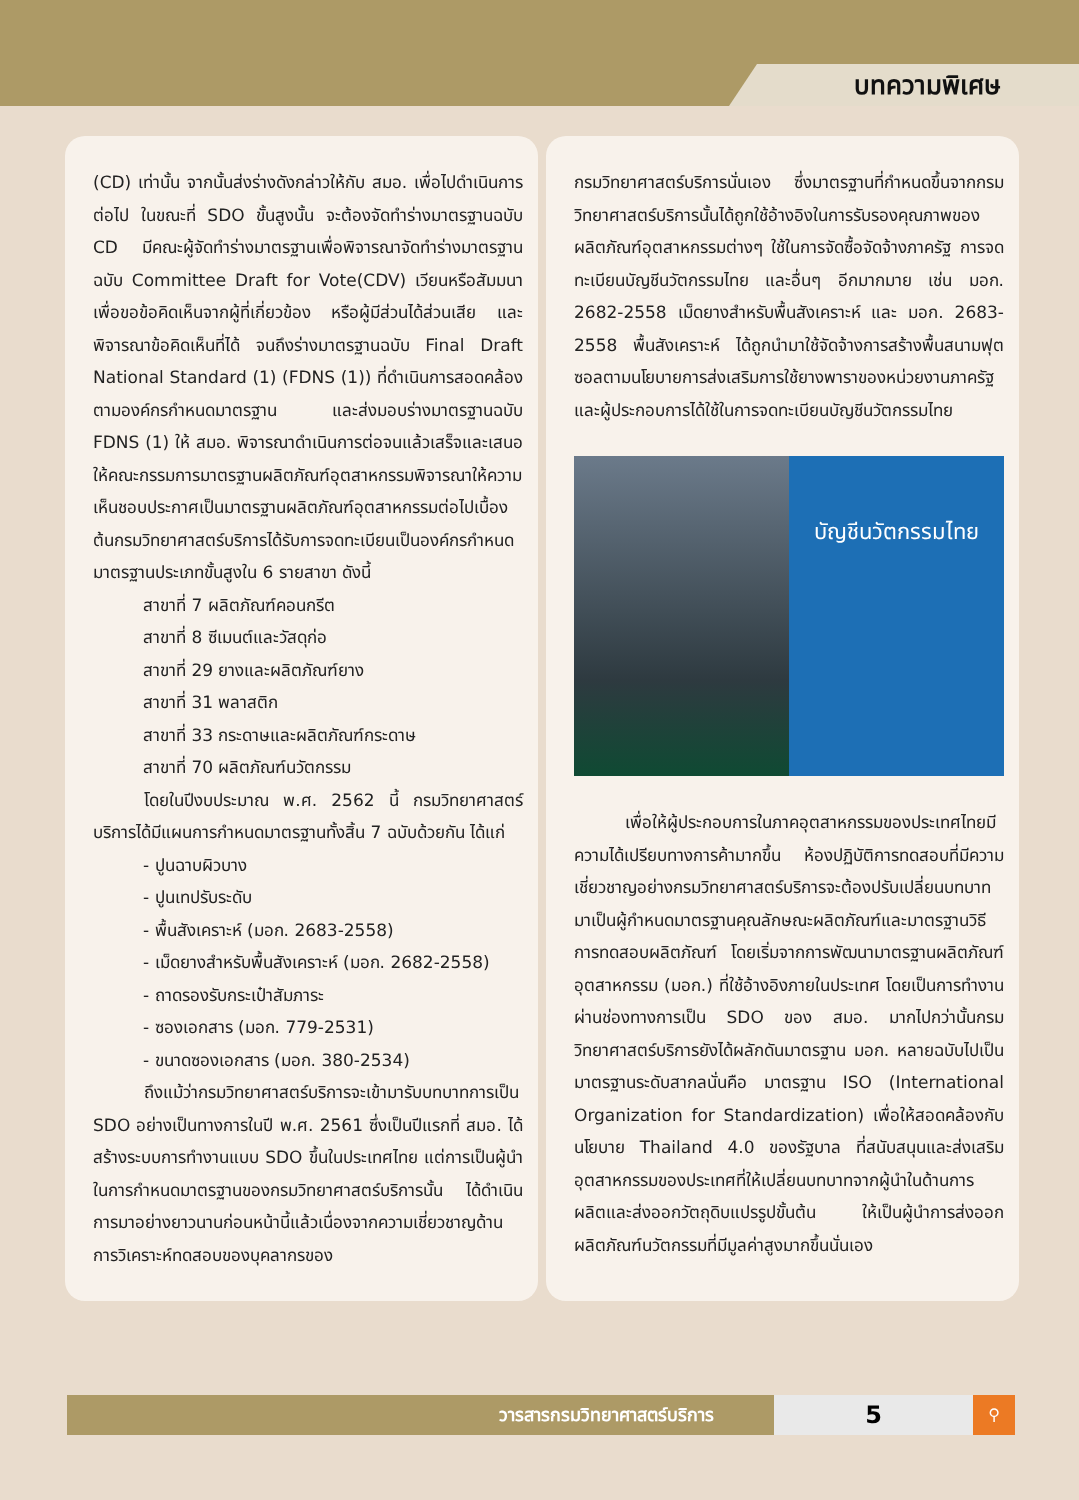บทความพิเศษ
(CD) เท่านั้น จากนั้นส่งร่างดังกล่าวให้กับ สมอ. เพื่อไปดำเนินการต่อไป ในขณะที่ SDO ขั้นสูงนั้น จะต้องจัดทำร่างมาตรฐานฉบับ CD มีคณะผู้จัดทำร่างมาตรฐานเพื่อพิจารณาจัดทำร่างมาตรฐานฉบับ Committee Draft for Vote(CDV) เวียนหรือสัมมนาเพื่อขอข้อคิดเห็นจากผู้ที่เกี่ยวข้อง หรือผู้มีส่วนได้ส่วนเสีย และพิจารณาข้อคิดเห็นที่ได้ จนถึงร่างมาตรฐานฉบับ Final Draft National Standard (1) (FDNS (1)) ที่ดำเนินการสอดคล้องตามองค์กรกำหนดมาตรฐาน และส่งมอบร่างมาตรฐานฉบับ FDNS (1) ให้ สมอ. พิจารณาดำเนินการต่อจนแล้วเสร็จและเสนอให้คณะกรรมการมาตรฐานผลิตภัณฑ์อุตสาหกรรมพิจารณาให้ความเห็นชอบประกาศเป็นมาตรฐานผลิตภัณฑ์อุตสาหกรรมต่อไปเบื้องต้นกรมวิทยาศาสตร์บริการได้รับการจดทะเบียนเป็นองค์กรกำหนดมาตรฐานประเภทขั้นสูงใน 6 รายสาขา ดังนี้
สาขาที่ 7 ผลิตภัณฑ์คอนกรีต
สาขาที่ 8 ซีเมนต์และวัสดุก่อ
สาขาที่ 29 ยางและผลิตภัณฑ์ยาง
สาขาที่ 31 พลาสติก
สาขาที่ 33 กระดาษและผลิตภัณฑ์กระดาษ
สาขาที่ 70 ผลิตภัณฑ์นวัตกรรม
   โดยในปีงบประมาณ พ.ศ. 2562 นี้ กรมวิทยาศาสตร์บริการได้มีแผนการกำหนดมาตรฐานทั้งสิ้น 7 ฉบับด้วยกัน ได้แก่
- ปูนฉาบผิวบาง
- ปูนเทปรับระดับ
- พื้นสังเคราะห์ (มอก. 2683-2558)
- เม็ดยางสำหรับพื้นสังเคราะห์ (มอก. 2682-2558)
- ถาดรองรับกระเป๋าสัมภาระ
- ซองเอกสาร (มอก. 779-2531)
- ขนาดซองเอกสาร (มอก. 380-2534)
   ถึงแม้ว่ากรมวิทยาศาสตร์บริการจะเข้ามารับบทบาทการเป็น SDO อย่างเป็นทางการในปี พ.ศ. 2561 ซึ่งเป็นปีแรกที่ สมอ. ได้สร้างระบบการทำงานแบบ SDO ขึ้นในประเทศไทย แต่การเป็นผู้นำในการกำหนดมาตรฐานของกรมวิทยาศาสตร์บริการนั้น ได้ดำเนินการมาอย่างยาวนานก่อนหน้านี้แล้วเนื่องจากความเชี่ยวชาญด้านการวิเคราะห์ทดสอบของบุคลากรของ
กรมวิทยาศาสตร์บริการนั่นเอง ซึ่งมาตรฐานที่กำหนดขึ้นจากกรมวิทยาศาสตร์บริการนั้นได้ถูกใช้อ้างอิงในการรับรองคุณภาพของผลิตภัณฑ์อุตสาหกรรมต่างๆ ใช้ในการจัดซื้อจัดจ้างภาครัฐ การจดทะเบียนบัญชีนวัตกรรมไทย และอื่นๆ อีกมากมาย เช่น มอก. 2682-2558 เม็ดยางสำหรับพื้นสังเคราะห์ และ มอก. 2683-2558 พื้นสังเคราะห์ ได้ถูกนำมาใช้จัดจ้างการสร้างพื้นสนามฟุตซอลตามนโยบายการส่งเสริมการใช้ยางพาราของหน่วยงานภาครัฐและผู้ประกอบการได้ใช้ในการจดทะเบียนบัญชีนวัตกรรมไทย
บัญชีนวัตกรรมไทย
   เพื่อให้ผู้ประกอบการในภาคอุตสาหกรรมของประเทศไทยมีความได้เปรียบทางการค้ามากขึ้น ห้องปฏิบัติการทดสอบที่มีความเชี่ยวชาญอย่างกรมวิทยาศาสตร์บริการจะต้องปรับเปลี่ยนบทบาทมาเป็นผู้กำหนดมาตรฐานคุณลักษณะผลิตภัณฑ์และมาตรฐานวิธีการทดสอบผลิตภัณฑ์ โดยเริ่มจากการพัฒนามาตรฐานผลิตภัณฑ์อุตสาหกรรม (มอก.) ที่ใช้อ้างอิงภายในประเทศ โดยเป็นการทำงานผ่านช่องทางการเป็น SDO ของ สมอ. มากไปกว่านั้นกรมวิทยาศาสตร์บริการยังได้ผลักดันมาตรฐาน มอก. หลายฉบับไปเป็นมาตรฐานระดับสากลนั่นคือ มาตรฐาน ISO (International Organization for Standardization) เพื่อให้สอดคล้องกับนโยบาย Thailand 4.0 ของรัฐบาล ที่สนับสนุนและส่งเสริมอุตสาหกรรมของประเทศที่ให้เปลี่ยนบทบาทจากผู้นำในด้านการผลิตและส่งออกวัตถุดิบแปรรูปขั้นต้น ให้เป็นผู้นำการส่งออกผลิตภัณฑ์นวัตกรรมที่มีมูลค่าสูงมากขึ้นนั่นเอง
วารสารกรมวิทยาศาสตร์บริการ
5
⚲